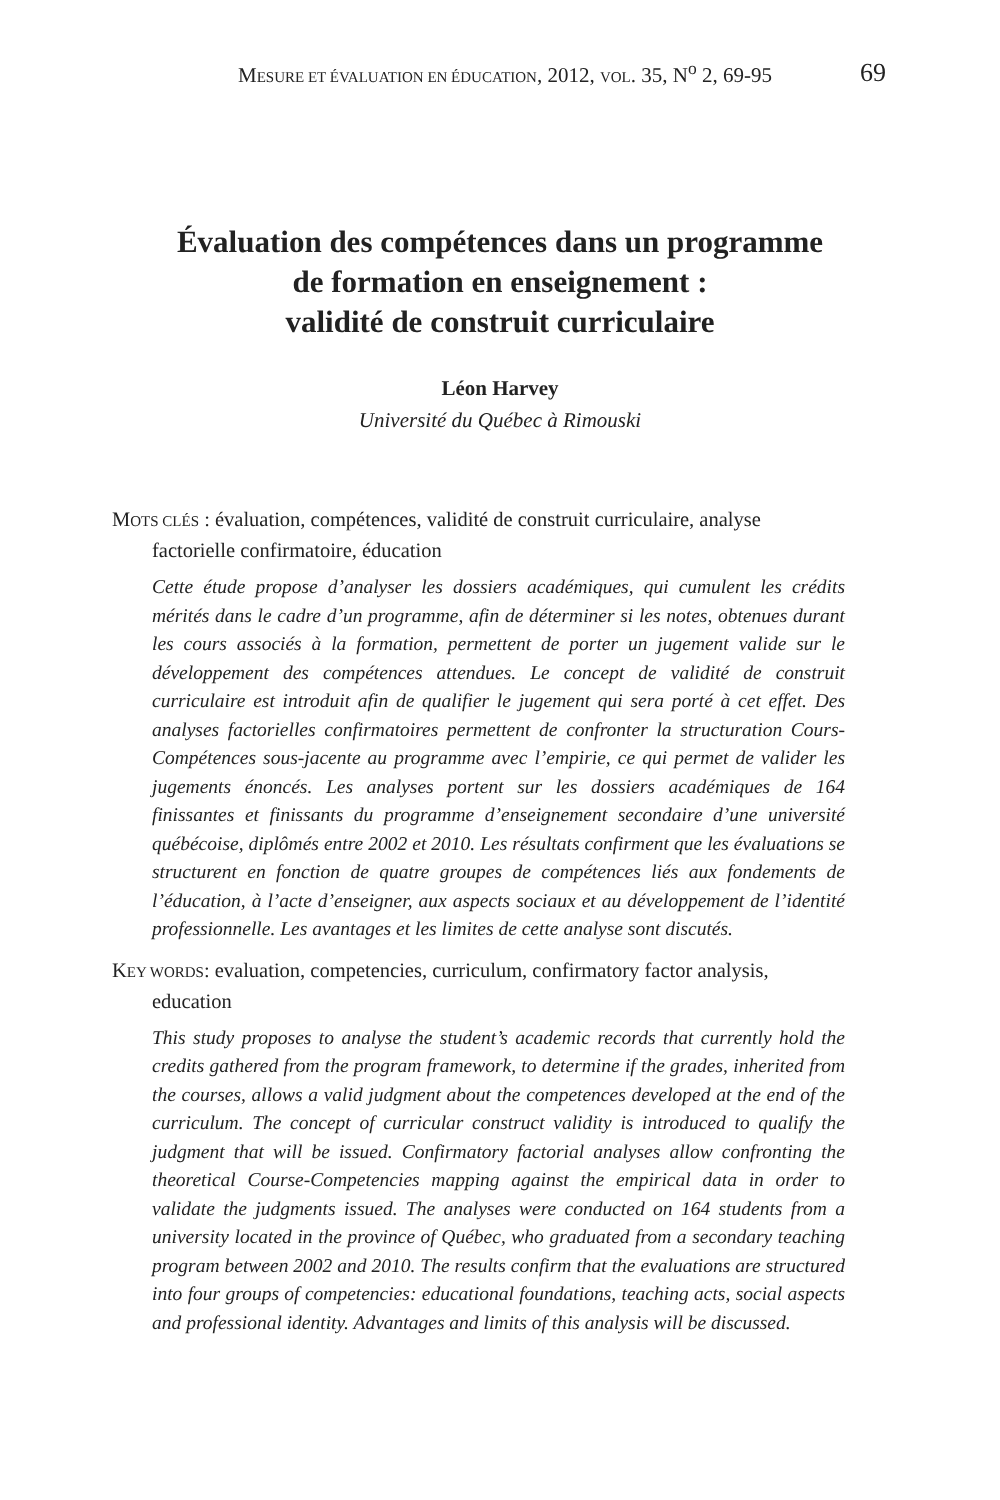MESURE ET ÉVALUATION EN ÉDUCATION, 2012, VOL. 35, N<sup>o</sup> 2, 69-95 69
Évaluation des compétences dans un programme
de formation en enseignement :
validité de construit curriculaire
Léon Harvey
Université du Québec à Rimouski
MOTS CLÉS : évaluation, compétences, validité de construit curriculaire, analyse factorielle confirmatoire, éducation
Cette étude propose d’analyser les dossiers académiques, qui cumulent les crédits mérités dans le cadre d’un programme, afin de déterminer si les notes, obtenues durant les cours associés à la formation, permettent de porter un jugement valide sur le développement des compétences attendues. Le concept de validité de construit curriculaire est introduit afin de qualifier le jugement qui sera porté à cet effet. Des analyses factorielles confirmatoires permettent de confronter la structuration Cours-Compétences sous-jacente au programme avec l’empirie, ce qui permet de valider les jugements énoncés. Les analyses portent sur les dossiers académiques de 164 finissantes et finissants du programme d’enseignement secondaire d’une université québécoise, diplômés entre 2002 et 2010. Les résultats confirment que les évaluations se structurent en fonction de quatre groupes de compétences liés aux fondements de l’éducation, à l’acte d’enseigner, aux aspects sociaux et au développement de l’identité professionnelle. Les avantages et les limites de cette analyse sont discutés.
KEY WORDS: evaluation, competencies, curriculum, confirmatory factor analysis, education
This study proposes to analyse the student’s academic records that currently hold the credits gathered from the program framework, to determine if the grades, inherited from the courses, allows a valid judgment about the competences developed at the end of the curriculum. The concept of curricular construct validity is introduced to qualify the judgment that will be issued. Confirmatory factorial analyses allow confronting the theoretical Course-Competencies mapping against the empirical data in order to validate the judgments issued. The analyses were conducted on 164 students from a university located in the province of Québec, who graduated from a secondary teaching program between 2002 and 2010. The results confirm that the evaluations are structured into four groups of competencies: educational foundations, teaching acts, social aspects and professional identity. Advantages and limits of this analysis will be discussed.